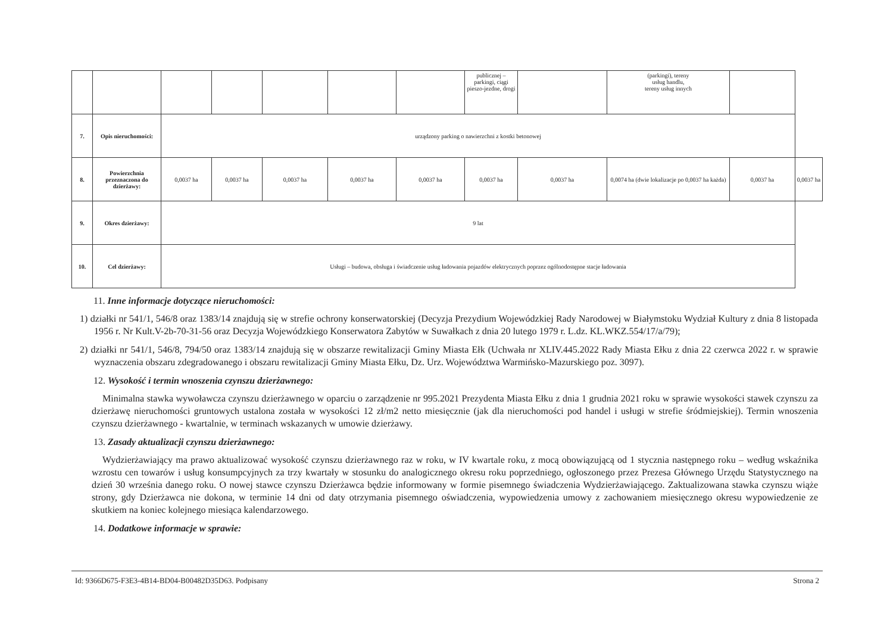| | | | | | | | publicznej – parkingi, ciągi pieszo-jezdne, drogi | | (parkingi), tereny usług handlu, tereny usług innych | | |
| 7. | Opis nieruchomości: | urządzony parking o nawierzchni z kostki betonowej | | | | | | | | | |
| 8. | Powierzchnia przeznaczona do dzierżawy: | 0,0037 ha | 0,0037 ha | 0,0037 ha | 0,0037 ha | 0,0037 ha | 0,0037 ha | 0,0037 ha | 0,0074 ha (dwie lokalizacje po 0,0037 ha każda) | 0,0037 ha | 0,0037 ha |
| 9. | Okres dzierżawy: | 9 lat | | | | | | | | | |
| 10. | Cel dzierżawy: | Usługi – budowa, obsługa i świadczenie usług ładowania pojazdów elektrycznych poprzez ogólnodostępne stacje ładowania | | | | | | | | | |
11. Inne informacje dotyczące nieruchomości:
1) działki nr 541/1, 546/8 oraz 1383/14 znajdują się w strefie ochrony konserwatorskiej (Decyzja Prezydium Wojewódzkiej Rady Narodowej w Białymstoku Wydział Kultury z dnia 8 listopada 1956 r. Nr Kult.V-2b-70-31-56 oraz Decyzja Wojewódzkiego Konserwatora Zabytów w Suwałkach z dnia 20 lutego 1979 r. L.dz. KL.WKZ.554/17/a/79);
2) działki nr 541/1, 546/8, 794/50 oraz 1383/14 znajdują się w obszarze rewitalizacji Gminy Miasta Ełk (Uchwała nr XLIV.445.2022 Rady Miasta Ełku z dnia 22 czerwca 2022 r. w sprawie wyznaczenia obszaru zdegradowanego i obszaru rewitalizacji Gminy Miasta Ełku, Dz. Urz. Województwa Warmińsko-Mazurskiego poz. 3097).
12. Wysokość i termin wnoszenia czynszu dzierżawnego:
Minimalna stawka wywoławcza czynszu dzierżawnego w oparciu o zarządzenie nr 995.2021 Prezydenta Miasta Ełku z dnia 1 grudnia 2021 roku w sprawie wysokości stawek czynszu za dzierżawę nieruchomości gruntowych ustalona została w wysokości 12 zł/m2 netto miesięcznie (jak dla nieruchomości pod handel i usługi w strefie śródmiejskiej). Termin wnoszenia czynszu dzierżawnego - kwartalnie, w terminach wskazanych w umowie dzierżawy.
13. Zasady aktualizacji czynszu dzierżawnego:
Wydzierżawiający ma prawo aktualizować wysokość czynszu dzierżawnego raz w roku, w IV kwartale roku, z mocą obowiązującą od 1 stycznia następnego roku – według wskaźnika wzrostu cen towarów i usług konsumpcyjnych za trzy kwartały w stosunku do analogicznego okresu roku poprzedniego, ogłoszonego przez Prezesa Głównego Urzędu Statystycznego na dzień 30 września danego roku. O nowej stawce czynszu Dzierżawca będzie informowany w formie pisemnego świadczenia Wydzierżawiającego. Zaktualizowana stawka czynszu wiąże strony, gdy Dzierżawca nie dokona, w terminie 14 dni od daty otrzymania pisemnego oświadczenia, wypowiedzenia umowy z zachowaniem miesięcznego okresu wypowiedzenie ze skutkiem na koniec kolejnego miesiąca kalendarzowego.
14. Dodatkowe informacje w sprawie:
Id: 9366D675-F3E3-4B14-BD04-B00482D35D63. Podpisany Strona 2